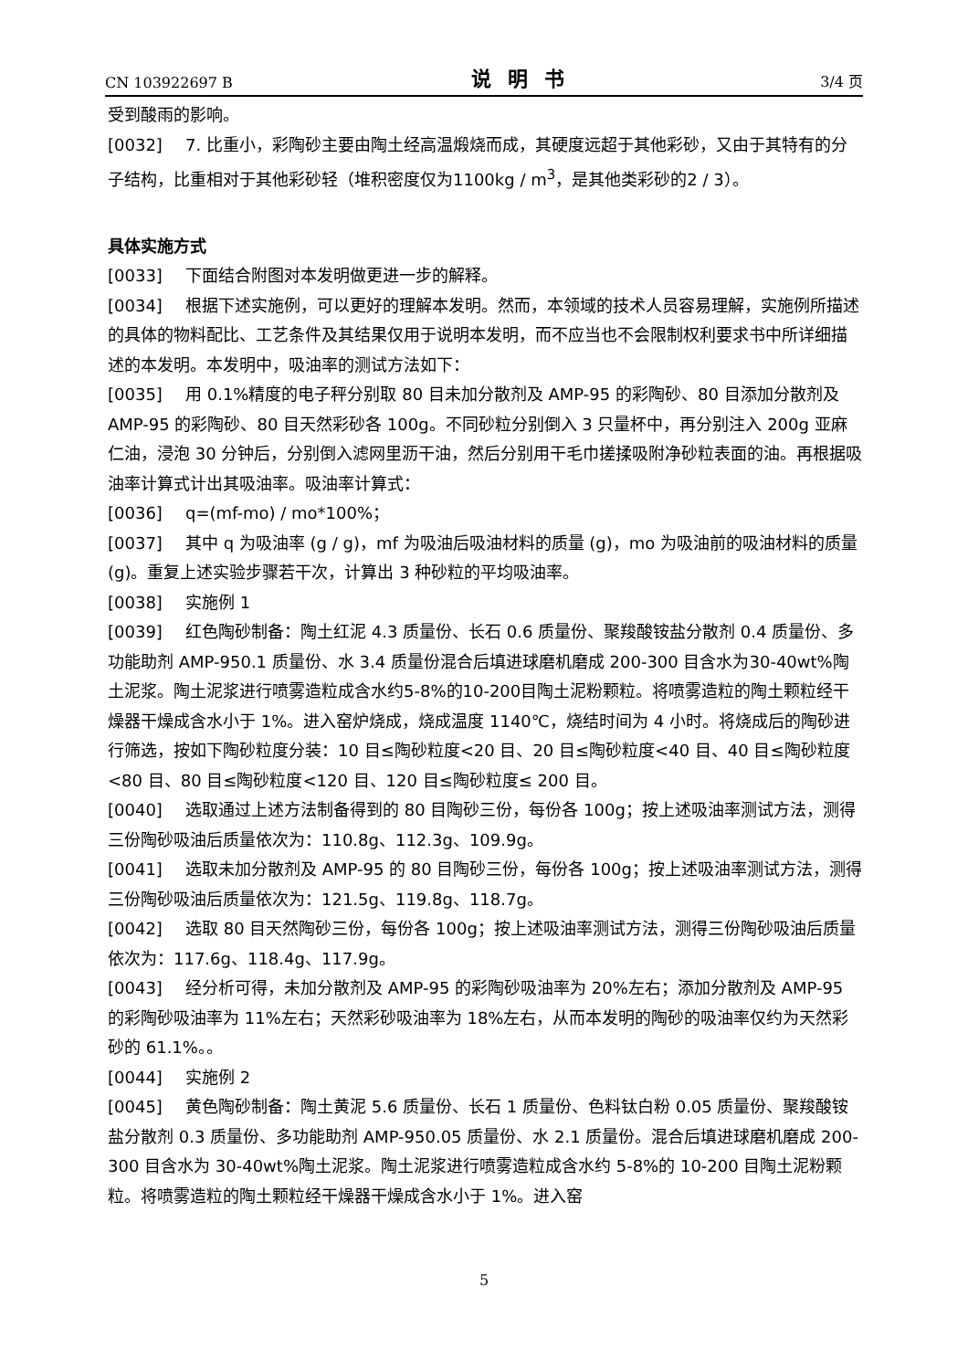CN 103922697 B 说明书 3/4 页
受到酸雨的影响。
[0032] 7. 比重小，彩陶砂主要由陶土经高温煅烧而成，其硬度远超于其他彩砂，又由于其特有的分子结构，比重相对于其他彩砂轻（堆积密度仅为1100kg / m<sup>3</sup>，是其他类彩砂的2 / 3）。
具体实施方式
[0033] 下面结合附图对本发明做更进一步的解释。
[0034] 根据下述实施例，可以更好的理解本发明。然而，本领域的技术人员容易理解，实施例所描述的具体的物料配比、工艺条件及其结果仅用于说明本发明，而不应当也不会限制权利要求书中所详细描述的本发明。本发明中，吸油率的测试方法如下：
[0035] 用 0.1%精度的电子秤分别取 80 目未加分散剂及 AMP-95 的彩陶砂、80 目添加分散剂及 AMP-95 的彩陶砂、80 目天然彩砂各 100g。不同砂粒分别倒入 3 只量杯中，再分别注入 200g 亚麻仁油，浸泡 30 分钟后，分别倒入滤网里沥干油，然后分别用干毛巾搓揉吸附净砂粒表面的油。再根据吸油率计算式计出其吸油率。吸油率计算式：
[0036] q=(mf-mo) / mo*100%；
[0037] 其中 q 为吸油率 (g / g)，mf 为吸油后吸油材料的质量 (g)，mo 为吸油前的吸油材料的质量 (g)。重复上述实验步骤若干次，计算出 3 种砂粒的平均吸油率。
[0038] 实施例 1
[0039] 红色陶砂制备：陶土红泥 4.3 质量份、长石 0.6 质量份、聚羧酸铵盐分散剂 0.4 质量份、多功能助剂 AMP-950.1 质量份、水 3.4 质量份混合后填进球磨机磨成 200-300 目含水为30-40wt%陶土泥浆。陶土泥浆进行喷雾造粒成含水约5-8%的10-200目陶土泥粉颗粒。将喷雾造粒的陶土颗粒经干燥器干燥成含水小于 1%。进入窑炉烧成，烧成温度 1140℃，烧结时间为 4 小时。将烧成后的陶砂进行筛选，按如下陶砂粒度分装：10 目≤陶砂粒度<20 目、20 目≤陶砂粒度<40 目、40 目≤陶砂粒度<80 目、80 目≤陶砂粒度<120 目、120 目≤陶砂粒度≤ 200 目。
[0040] 选取通过上述方法制备得到的 80 目陶砂三份，每份各 100g；按上述吸油率测试方法，测得三份陶砂吸油后质量依次为：110.8g、112.3g、109.9g。
[0041] 选取未加分散剂及 AMP-95 的 80 目陶砂三份，每份各 100g；按上述吸油率测试方法，测得三份陶砂吸油后质量依次为：121.5g、119.8g、118.7g。
[0042] 选取 80 目天然陶砂三份，每份各 100g；按上述吸油率测试方法，测得三份陶砂吸油后质量依次为：117.6g、118.4g、117.9g。
[0043] 经分析可得，未加分散剂及 AMP-95 的彩陶砂吸油率为 20%左右；添加分散剂及 AMP-95 的彩陶砂吸油率为 11%左右；天然彩砂吸油率为 18%左右，从而本发明的陶砂的吸油率仅约为天然彩砂的 61.1%。。
[0044] 实施例 2
[0045] 黄色陶砂制备：陶土黄泥 5.6 质量份、长石 1 质量份、色料钛白粉 0.05 质量份、聚羧酸铵盐分散剂 0.3 质量份、多功能助剂 AMP-950.05 质量份、水 2.1 质量份。混合后填进球磨机磨成 200-300 目含水为 30-40wt%陶土泥浆。陶土泥浆进行喷雾造粒成含水约 5-8%的 10-200 目陶土泥粉颗粒。将喷雾造粒的陶土颗粒经干燥器干燥成含水小于 1%。进入窑
5